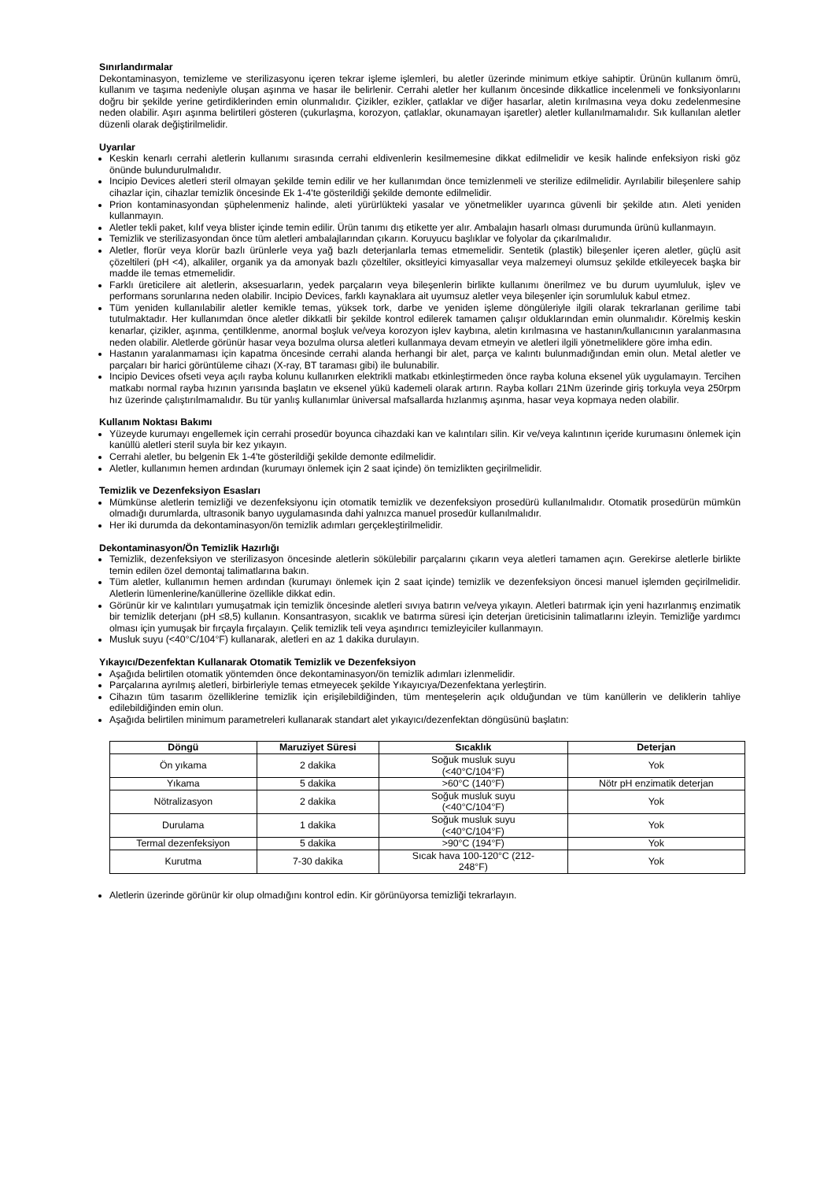Sınırlandırmalar
Dekontaminasyon, temizleme ve sterilizasyonu içeren tekrar işleme işlemleri, bu aletler üzerinde minimum etkiye sahiptir. Ürünün kullanım ömrü, kullanım ve taşıma nedeniyle oluşan aşınma ve hasar ile belirlenir. Cerrahi aletler her kullanım öncesinde dikkatlice incelenmeli ve fonksiyonlarını doğru bir şekilde yerine getirdiklerinden emin olunmalıdır. Çizikler, ezikler, çatlaklar ve diğer hasarlar, aletin kırılmasına veya doku zedelenmesine neden olabilir. Aşırı aşınma belirtileri gösteren (çukurlaşma, korozyon, çatlaklar, okunamayan işaretler) aletler kullanılmamalıdır. Sık kullanılan aletler düzenli olarak değiştirilmelidir.
Uyarılar
Keskin kenarlı cerrahi aletlerin kullanımı sırasında cerrahi eldivenlerin kesilmemesine dikkat edilmelidir ve kesik halinde enfeksiyon riski göz önünde bulundurulmalıdır.
Incipio Devices aletleri steril olmayan şekilde temin edilir ve her kullanımdan önce temizlenmeli ve sterilize edilmelidir. Ayrılabilir bileşenlere sahip cihazlar için, cihazlar temizlik öncesinde Ek 1-4'te gösterildiği şekilde demonte edilmelidir.
Prion kontaminasyondan şüphelenmeniz halinde, aleti yürürlükteki yasalar ve yönetmelikler uyarınca güvenli bir şekilde atın. Aleti yeniden kullanmayın.
Aletler tekli paket, kılıf veya blister içinde temin edilir. Ürün tanımı dış etikette yer alır. Ambalajın hasarlı olması durumunda ürünü kullanmayın.
Temizlik ve sterilizasyondan önce tüm aletleri ambalajlarından çıkarın. Koruyucu başlıklar ve folyolar da çıkarılmalıdır.
Aletler, florür veya klorür bazlı ürünlerle veya yağ bazlı deterjanlarla temas etmemelidir. Sentetik (plastik) bileşenler içeren aletler, güçlü asit çözeltileri (pH <4), alkaliler, organik ya da amonyak bazlı çözeltiler, oksitleyici kimyasallar veya malzemeyi olumsuz şekilde etkileyecek başka bir madde ile temas etmemelidir.
Farklı üreticilere ait aletlerin, aksesuarların, yedek parçaların veya bileşenlerin birlikte kullanımı önerilmez ve bu durum uyumluluk, işlev ve performans sorunlarına neden olabilir. Incipio Devices, farklı kaynaklara ait uyumsuz aletler veya bileşenler için sorumluluk kabul etmez.
Tüm yeniden kullanılabilir aletler kemikle temas, yüksek tork, darbe ve yeniden işleme döngüleriyle ilgili olarak tekrarlanan gerilime tabi tutulmaktadır. Her kullanımdan önce aletler dikkatli bir şekilde kontrol edilerek tamamen çalışır olduklarından emin olunmalıdır. Körelmiş keskin kenarlar, çizikler, aşınma, çentilklenme, anormal boşluk ve/veya korozyon işlev kaybına, aletin kırılmasına ve hastanın/kullanıcının yaralanmasına neden olabilir. Aletlerde görünür hasar veya bozulma olursa aletleri kullanmaya devam etmeyin ve aletleri ilgili yönetmeliklere göre imha edin.
Hastanın yaralanmaması için kapatma öncesinde cerrahi alanda herhangi bir alet, parça ve kalıntı bulunmadığından emin olun. Metal aletler ve parçaları bir harici görüntüleme cihazı (X-ray, BT taraması gibi) ile bulunabilir.
Incipio Devices ofseti veya açılı rayba kolunu kullanırken elektrikli matkabı etkinleştirmeden önce rayba koluna eksenel yük uygulamayın. Tercihen matkabı normal rayba hızının yarısında başlatın ve eksenel yükü kademeli olarak artırın. Rayba kolları 21Nm üzerinde giriş torkuyla veya 250rpm hız üzerinde çalıştırılmamalıdır. Bu tür yanlış kullanımlar üniversal mafsallarda hızlanmış aşınma, hasar veya kopmaya neden olabilir.
Kullanım Noktası Bakımı
Yüzeyde kurumayı engellemek için cerrahi prosedür boyunca cihazdaki kan ve kalıntıları silin. Kir ve/veya kalıntının içeride kurumasını önlemek için kanüllü aletleri steril suyla bir kez yıkayın.
Cerrahi aletler, bu belgenin Ek 1-4'te gösterildiği şekilde demonte edilmelidir.
Aletler, kullanımın hemen ardından (kurumayı önlemek için 2 saat içinde) ön temizlikten geçirilmelidir.
Temizlik ve Dezenfeksiyon Esasları
Mümkünse aletlerin temizliği ve dezenfeksiyonu için otomatik temizlik ve dezenfeksiyon prosedürü kullanılmalıdır. Otomatik prosedürün mümkün olmadığı durumlarda, ultrasonik banyo uygulamasında dahi yalnızca manuel prosedür kullanılmalıdır.
Her iki durumda da dekontaminasyon/ön temizlik adımları gerçekleştirilmelidir.
Dekontaminasyon/Ön Temizlik Hazırlığı
Temizlik, dezenfeksiyon ve sterilizasyon öncesinde aletlerin sökülebilir parçalarını çıkarın veya aletleri tamamen açın. Gerekirse aletlerle birlikte temin edilen özel demontaj talimatlarına bakın.
Tüm aletler, kullanımın hemen ardından (kurumayı önlemek için 2 saat içinde) temizlik ve dezenfeksiyon öncesi manuel işlemden geçirilmelidir. Aletlerin lümenlerine/kanüllerine özellikle dikkat edin.
Görünür kir ve kalıntıları yumuşatmak için temizlik öncesinde aletleri sıvıya batırın ve/veya yıkayın. Aletleri batırmak için yeni hazırlanmış enzimatik bir temizlik deterjanı (pH ≤8,5) kullanın. Konsantrasyon, sıcaklık ve batırma süresi için deterjan üreticisinin talimatlarını izleyin. Temizliğe yardımcı olması için yumuşak bir fırçayla fırçalayın. Çelik temizlik teli veya aşındırıcı temizleyiciler kullanmayın.
Musluk suyu (<40°C/104°F) kullanarak, aletleri en az 1 dakika durulayın.
Yıkayıcı/Dezenfektan Kullanarak Otomatik Temizlik ve Dezenfeksiyon
Aşağıda belirtilen otomatik yöntemden önce dekontaminasyon/ön temizlik adımları izlenmelidir.
Parçalarına ayrılmış aletleri, birbirleriyle temas etmeyecek şekilde Yıkayıcıya/Dezenfektana yerleştirin.
Cihazın tüm tasarım özelliklerine temizlik için erişilebildiğinden, tüm menteşelerin açık olduğundan ve tüm kanüllerin ve deliklerin tahliye edilebildiğinden emin olun.
Aşağıda belirtilen minimum parametreleri kullanarak standart alet yıkayıcı/dezenfektan döngüsünü başlatın:
| Döngü | Maruziyet Süresi | Sıcaklık | Deterjan |
| --- | --- | --- | --- |
| Ön yıkama | 2 dakika | Soğuk musluk suyu (<40°C/104°F) | Yok |
| Yıkama | 5 dakika | >60°C (140°F) | Nötr pH enzimatik deterjan |
| Nötralizasyon | 2 dakika | Soğuk musluk suyu (<40°C/104°F) | Yok |
| Durulama | 1 dakika | Soğuk musluk suyu (<40°C/104°F) | Yok |
| Termal dezenfeksiyon | 5 dakika | >90°C (194°F) | Yok |
| Kurutma | 7-30 dakika | Sıcak hava 100-120°C (212- 248°F) | Yok |
Aletlerin üzerinde görünür kir olup olmadığını kontrol edin. Kir görünüyorsa temizliği tekrarlayın.